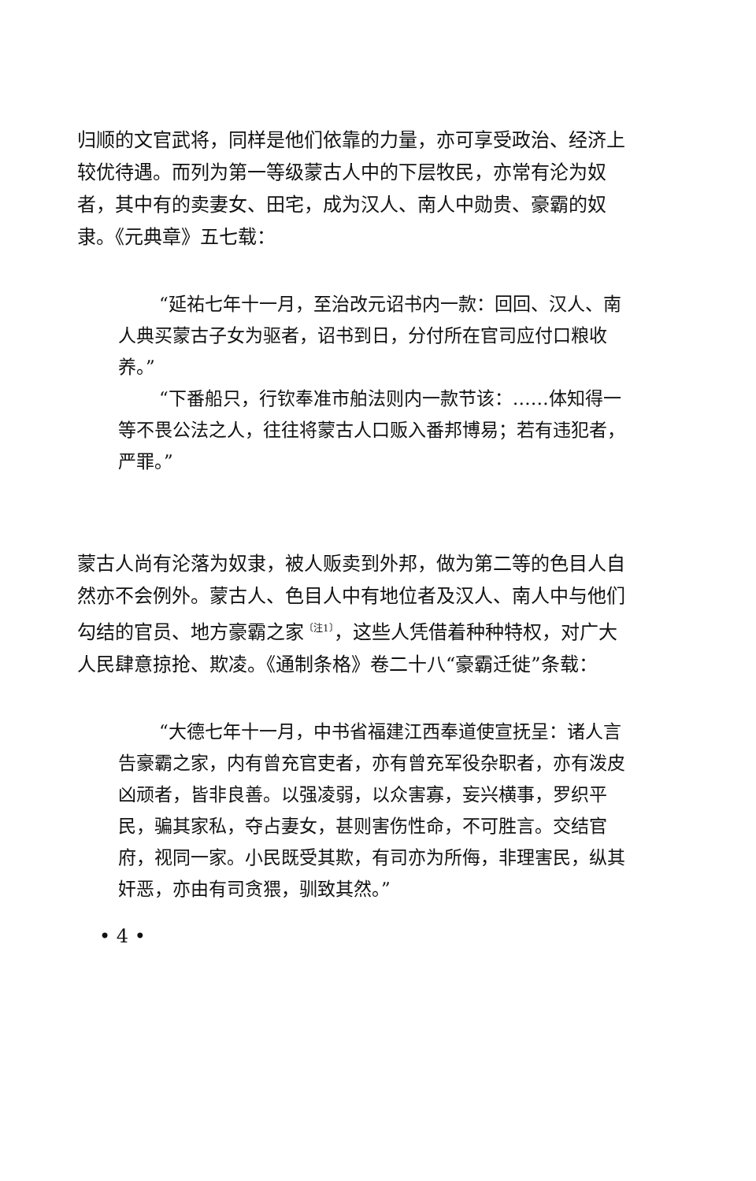归顺的文官武将，同样是他们依靠的力量，亦可享受政治、经济上较优待遇。而列为第一等级蒙古人中的下层牧民，亦常有沦为奴者，其中有的卖妻女、田宅，成为汉人、南人中勋贵、豪霸的奴隶。《元典章》五七载：
“延祐七年十一月，至治改元诏书内一款：回回、汉人、南人典买蒙古子女为驱者，诏书到日，分付所在官司应付口粮收养。”
“下番船只，行钦奉准市舶法则内一款节该：……体知得一等不畏公法之人，往往将蒙古人口贩入番邦博易；若有违犯者，严罪。”
蒙古人尚有沦落为奴隶，被人贩卖到外邦，做为第二等的色目人自然亦不会例外。蒙古人、色目人中有地位者及汉人、南人中与他们勾结的官员、地方豪霸之家<sup>〔注1〕</sup>，这些人凭借着种种特权，对广大人民肆意掠抢、欺凌。《通制条格》卷二十八“豪霸迁徙”条载：
“大德七年十一月，中书省福建江西奉道使宣抚呈：诸人言告豪霸之家，内有曾充官吏者，亦有曾充军役杂职者，亦有泼皮凶顽者，皆非良善。以强凌弱，以众害寡，妄兴横事，罗织平民，骗其家私，夺占妻女，甚则害伤性命，不可胜言。交结官府，视同一家。小民既受其欺，有司亦为所侮，非理害民，纵其奸恶，亦由有司贪猥，驯致其然。”
• 4 •